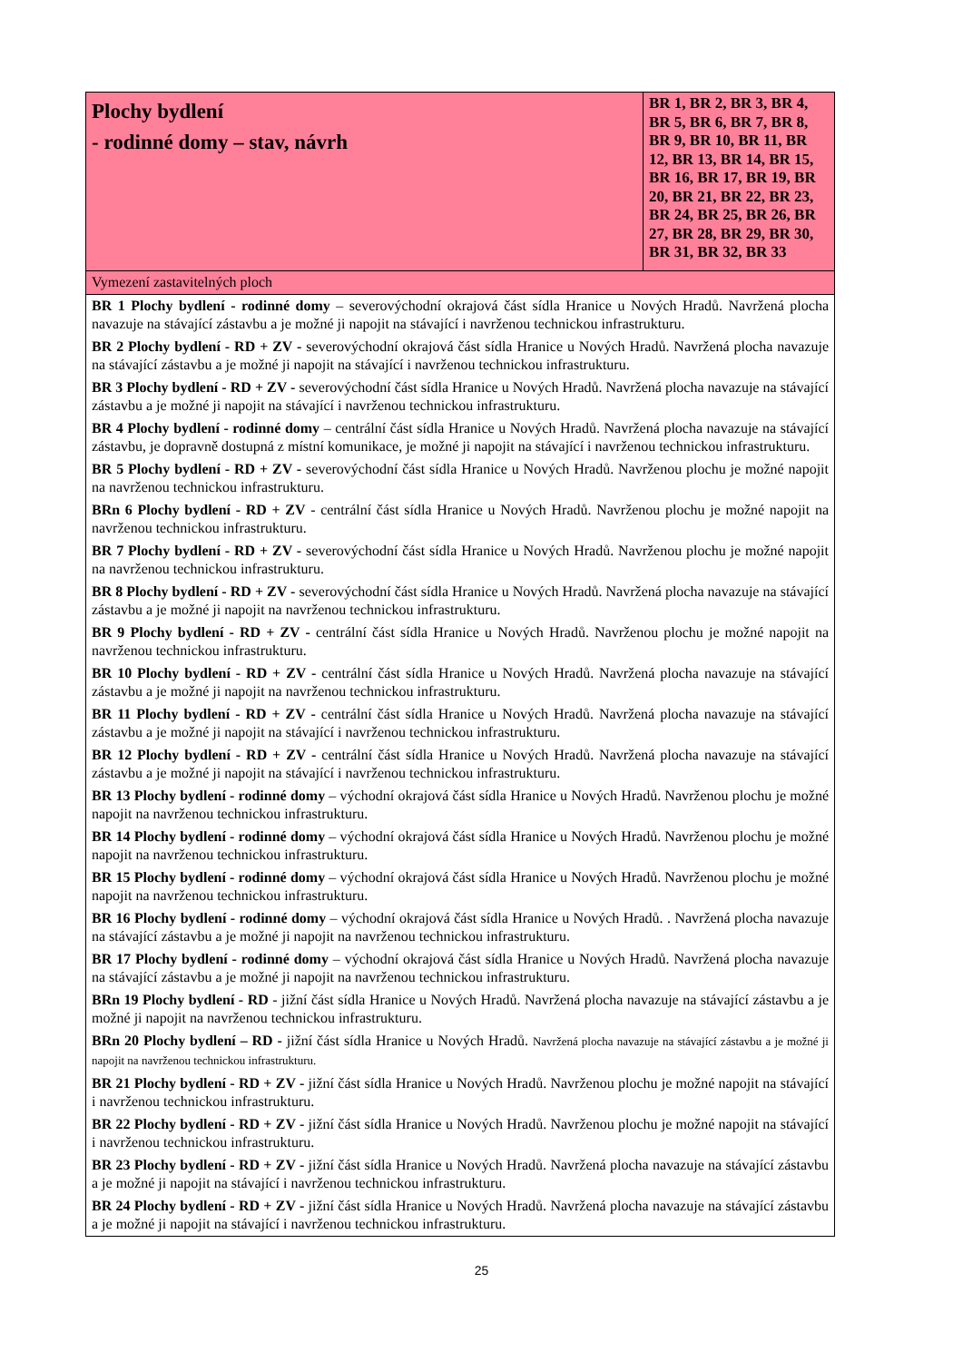| Plochy bydlení - rodinné domy – stav, návrh | BR 1, BR 2, BR 3, BR 4, BR 5, BR 6, BR 7, BR 8, BR 9, BR 10, BR 11, BR 12, BR 13, BR 14, BR 15, BR 16, BR 17, BR 19, BR 20, BR 21, BR 22, BR 23, BR 24, BR 25, BR 26, BR 27, BR 28, BR 29, BR 30, BR 31, BR 32, BR 33 |
| Vymezení zastavitelných ploch | |
| BR 1 Plochy bydlení - rodinné domy – severovýchodní okrajová část sídla Hranice u Nových Hradů. Navržená plocha navazuje na stávající zástavbu a je možné ji napojit na stávající i navrženou technickou infrastrukturu. BR 2 Plochy bydlení - RD + ZV - severovýchodní okrajová část sídla Hranice u Nových Hradů. Navržená plocha navazuje na stávající zástavbu a je možné ji napojit na stávající i navrženou technickou infrastrukturu. BR 3 Plochy bydlení - RD + ZV - severovýchodní část sídla Hranice u Nových Hradů. Navržená plocha navazuje na stávající zástavbu a je možné ji napojit na stávající i navrženou technickou infrastrukturu. BR 4 Plochy bydlení - rodinné domy – centrální část sídla Hranice u Nových Hradů. Navržená plocha navazuje na stávající zástavbu, je dopravně dostupná z místní komunikace, je možné ji napojit na stávající i navrženou technickou infrastrukturu. BR 5 Plochy bydlení - RD + ZV - severovýchodní část sídla Hranice u Nových Hradů. Navrženou plochu je možné napojit na navrženou technickou infrastrukturu. BRn 6 Plochy bydlení - RD + ZV - centrální část sídla Hranice u Nových Hradů. Navrženou plochu je možné napojit na navrženou technickou infrastrukturu. BR 7 Plochy bydlení - RD + ZV - severovýchodní část sídla Hranice u Nových Hradů. Navrženou plochu je možné napojit na navrženou technickou infrastrukturu. BR 8 Plochy bydlení - RD + ZV - severovýchodní část sídla Hranice u Nových Hradů. Navržená plocha navazuje na stávající zástavbu a je možné ji napojit na navrženou technickou infrastrukturu. BR 9 Plochy bydlení - RD + ZV - centrální část sídla Hranice u Nových Hradů. Navrženou plochu je možné napojit na navrženou technickou infrastrukturu. BR 10 Plochy bydlení - RD + ZV - centrální část sídla Hranice u Nových Hradů. Navržená plocha navazuje na stávající zástavbu a je možné ji napojit na navrženou technickou infrastrukturu. BR 11 Plochy bydlení - RD + ZV - centrální část sídla Hranice u Nových Hradů. Navržená plocha navazuje na stávající zástavbu a je možné ji napojit na stávající i navrženou technickou infrastrukturu. BR 12 Plochy bydlení - RD + ZV - centrální část sídla Hranice u Nových Hradů. Navržená plocha navazuje na stávající zástavbu a je možné ji napojit na stávající i navrženou technickou infrastrukturu. BR 13 Plochy bydlení - rodinné domy – východní okrajová část sídla Hranice u Nových Hradů. Navrženou plochu je možné napojit na navrženou technickou infrastrukturu. BR 14 Plochy bydlení - rodinné domy – východní okrajová část sídla Hranice u Nových Hradů. Navrženou plochu je možné napojit na navrženou technickou infrastrukturu. BR 15 Plochy bydlení - rodinné domy – východní okrajová část sídla Hranice u Nových Hradů. Navrženou plochu je možné napojit na navrženou technickou infrastrukturu. BR 16 Plochy bydlení - rodinné domy – východní okrajová část sídla Hranice u Nových Hradů. . Navržená plocha navazuje na stávající zástavbu a je možné ji napojit na navrženou technickou infrastrukturu. BR 17 Plochy bydlení - rodinné domy – východní okrajová část sídla Hranice u Nových Hradů. Navržená plocha navazuje na stávající zástavbu a je možné ji napojit na navrženou technickou infrastrukturu. BRn 19 Plochy bydlení - RD - jižní část sídla Hranice u Nových Hradů. Navržená plocha navazuje na stávající zástavbu a je možné ji napojit na navrženou technickou infrastrukturu. BRn 20 Plochy bydlení – RD - jižní část sídla Hranice u Nových Hradů. Navržená plocha navazuje na stávající zástavbu a je možné ji napojit na navrženou technickou infrastrukturu. BR 21 Plochy bydlení - RD + ZV - jižní část sídla Hranice u Nových Hradů. Navrženou plochu je možné napojit na stávající i navrženou technickou infrastrukturu. BR 22 Plochy bydlení - RD + ZV - jižní část sídla Hranice u Nových Hradů. Navrženou plochu je možné napojit na stávající i navrženou technickou infrastrukturu. BR 23 Plochy bydlení - RD + ZV - jižní část sídla Hranice u Nových Hradů. Navržená plocha navazuje na stávající zástavbu a je možné ji napojit na stávající i navrženou technickou infrastrukturu. BR 24 Plochy bydlení - RD + ZV - jižní část sídla Hranice u Nových Hradů. Navržená plocha navazuje na stávající zástavbu a je možné ji napojit na stávající i navrženou technickou infrastrukturu. | |
25